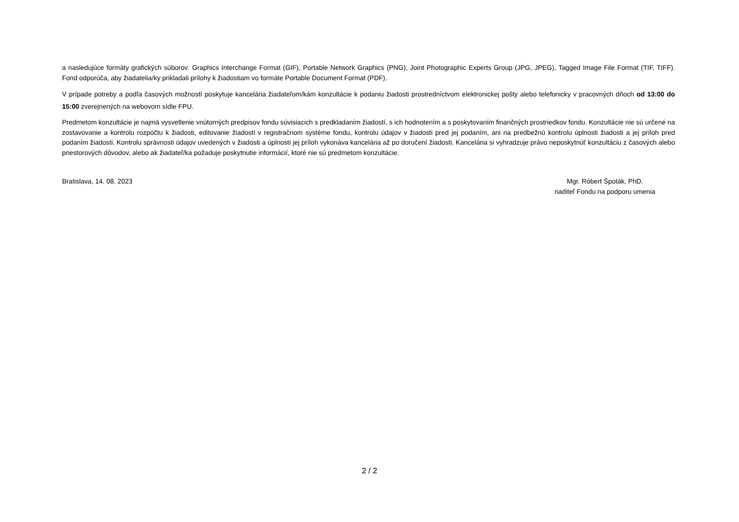a nasledujúce formáty grafických súborov: Graphics Interchange Format (GIF), Portable Network Graphics (PNG), Joint Photographic Experts Group (JPG, JPEG), Tagged Image File Format (TIF, TIFF). Fond odporúča, aby žiadatelia/ky prikladali prílohy k žiadostiam vo formáte Portable Document Format (PDF).
V prípade potreby a podľa časových možností poskytuje kancelária žiadateľom/kám konzultácie k podaniu žiadosti prostredníctvom elektronickej pošty alebo telefonicky v pracovných dňoch od 13:00 do 15:00 zverejnených na webovom sídle FPU.
Predmetom konzultácie je najmä vysvetlenie vnútorných predpisov fondu súvisiacich s predkladaním žiadostí, s ich hodnotením a s poskytovaním finančných prostriedkov fondu. Konzultácie nie sú určené na zostavovanie a kontrolu rozpočtu k žiadosti, editovanie žiadosti v registračnom systéme fondu, kontrolu údajov v žiadosti pred jej podaním, ani na predbežnú kontrolu úplnosti žiadosti a jej príloh pred podaním žiadosti. Kontrolu správnosti údajov uvedených v žiadosti a úplnosti jej príloh vykonáva kancelária až po doručení žiadosti. Kancelária si vyhradzuje právo neposkytnúť konzultáciu z časových alebo priestorových dôvodov, alebo ak žiadateľ/ka požaduje poskytnutie informácií, ktoré nie sú predmetom konzultácie.
Bratislava, 14. 08. 2023 Mgr. Róbert Špoták, PhD.
riaditeľ Fondu na podporu umenia
2 / 2